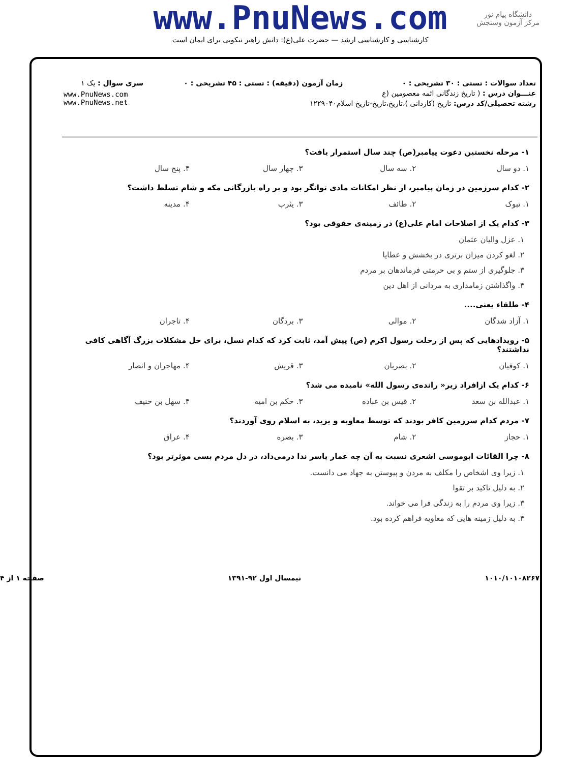www.PnuNews.com
کارشناسی و کارشناسی ارشد — حضرت علی(ع): دانش راهبر نیکویی برای ایمان است
دانشگاه پیام نور
مرکز آزمون وسنجش
| تعداد سوالات : تستی : ۳۰ تشریحی : ۰ | زمان آزمون (دقیقه) : تستی : ۴۵ تشریحی : ۰ | سری سوال : یک ۱ |
| عنـــوان درس : ( تاریخ زندگانی ائمه معصومین (ع | | www.PnuNews.com www.PnuNews.net |
| رشته تحصیلی/کد درس: تاریخ (کاردانی )،تاریخ،تاریخ-تاریخ اسلام۱۲۲۹۰۴۰ | | |
۱- مرحله نخستین دعوت پیامبر(ص) چند سال استمرار یافت؟
۱. دو سال ۲. سه سال ۳. چهار سال ۴. پنج سال
۲- کدام سرزمین در زمان پیامبر، از نظر امکانات مادی توانگر بود و بر راه بازرگانی مکه و شام تسلط داشت؟
۱. تبوک ۲. طائف ۳. یثرب ۴. مدینه
۳- کدام یک از اصلاحات امام علی(ع) در زمینه‌ی حقوقی بود؟
۱. عزل والیان عثمان
۲. لغو کردن میزان برتری در بخشش و عطایا
۳. جلوگیری از ستم و بی حرمتی فرماندهان بر مردم
۴. واگذاشتن زمامداری به مردانی از اهل دین
۴- طلقاء یعنی....
۱. آزاد شدگان ۲. موالی ۳. بردگان ۴. تاجران
۵- رویدادهایی که پس از رحلت رسول اکرم (ص) پیش آمد، ثابت کرد که کدام نسل، برای حل مشکلات بزرگ آگاهی کافی نداشتند؟
۱. کوفیان ۲. بصریان ۳. قریش ۴. مهاجران و انصار
۶- کدام یک ازافراد زیر« رانده‌ی رسول الله» نامیده می شد؟
۱. عبدالله بن سعد ۲. قیس بن عباده ۳. حکم بن امیه ۴. سهل بن حنیف
۷- مردم کدام سرزمین کافر بودند که توسط معاویه و یزید، به اسلام روی آوردند؟
۱. حجاز ۲. شام ۳. بصره ۴. عراق
۸- چرا القائات ابوموسی اشعری نسبت به آن چه عمار یاسر ندا درمی‌داد، در دل مردم بسی موثرتر بود؟
۱. زیرا وی اشخاص را مکلف به مردن و پیوستن به جهاد می دانست.
۲. به دلیل تاکید بر تقوا
۳. زیرا وی مردم را به زندگی فرا می خواند.
۴. به دلیل زمینه هایی که معاویه فراهم کرده بود.
۱۰۱۰/۱۰۱۰۸۲۶۷ نیمسال اول ۹۲-۱۳۹۱ صفحه ۱ از ۴